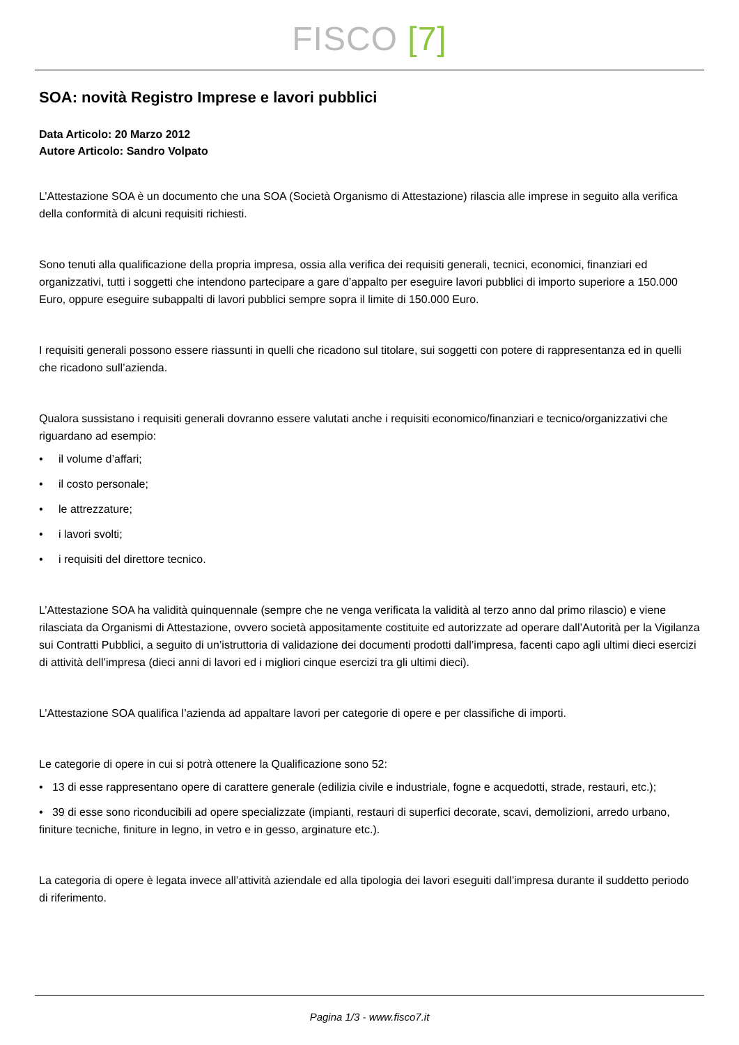FISCO [7]
SOA: novità Registro Imprese e lavori pubblici
Data Articolo: 20 Marzo 2012
Autore Articolo: Sandro Volpato
L’Attestazione SOA è un documento che una SOA (Società Organismo di Attestazione) rilascia alle imprese in seguito alla verifica della conformità di alcuni requisiti richiesti.
Sono tenuti alla qualificazione della propria impresa, ossia alla verifica dei requisiti generali, tecnici, economici, finanziari ed organizzativi, tutti i soggetti che intendono partecipare a gare d’appalto per eseguire lavori pubblici di importo superiore a 150.000 Euro, oppure eseguire subappalti di lavori pubblici sempre sopra il limite di 150.000 Euro.
I requisiti generali possono essere riassunti in quelli che ricadono sul titolare, sui soggetti con potere di rappresentanza ed in quelli che ricadono sull’azienda.
Qualora sussistano i requisiti generali dovranno essere valutati anche i requisiti economico/finanziari e tecnico/organizzativi che riguardano ad esempio:
• il volume d’affari;
• il costo personale;
• le attrezzature;
• i lavori svolti;
• i requisiti del direttore tecnico.
L’Attestazione SOA ha validità quinquennale (sempre che ne venga verificata la validità al terzo anno dal primo rilascio) e viene rilasciata da Organismi di Attestazione, ovvero società appositamente costituite ed autorizzate ad operare dall’Autorità per la Vigilanza sui Contratti Pubblici, a seguito di un’istruttoria di validazione dei documenti prodotti dall’impresa, facenti capo agli ultimi dieci esercizi di attività dell’impresa (dieci anni di lavori ed i migliori cinque esercizi tra gli ultimi dieci).
L’Attestazione SOA qualifica l’azienda ad appaltare lavori per categorie di opere e per classifiche di importi.
Le categorie di opere in cui si potrà ottenere la Qualificazione sono 52:
• 13 di esse rappresentano opere di carattere generale (edilizia civile e industriale, fogne e acquedotti, strade, restauri, etc.);
• 39 di esse sono riconducibili ad opere specializzate (impianti, restauri di superfici decorate, scavi, demolizioni, arredo urbano, finiture tecniche, finiture in legno, in vetro e in gesso, arginature etc.).
La categoria di opere è legata invece all’attività aziendale ed alla tipologia dei lavori eseguiti dall’impresa durante il suddetto periodo di riferimento.
Pagina 1/3 - www.fisco7.it